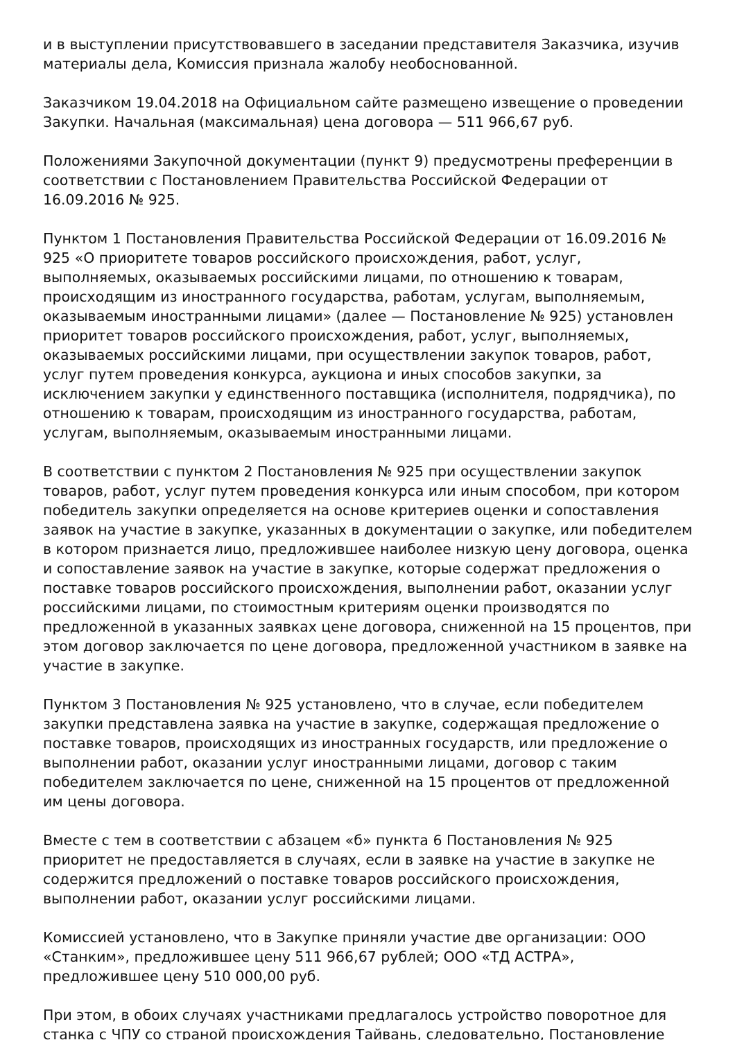и в выступлении присутствовавшего в заседании представителя Заказчика, изучив материалы дела, Комиссия признала жалобу необоснованной.
Заказчиком 19.04.2018 на Официальном сайте размещено извещение о проведении Закупки. Начальная (максимальная) цена договора — 511 966,67 руб.
Положениями Закупочной документации (пункт 9) предусмотрены преференции в соответствии с Постановлением Правительства Российской Федерации от 16.09.2016 № 925.
Пунктом 1 Постановления Правительства Российской Федерации от 16.09.2016 № 925 «О приоритете товаров российского происхождения, работ, услуг, выполняемых, оказываемых российскими лицами, по отношению к товарам, происходящим из иностранного государства, работам, услугам, выполняемым, оказываемым иностранными лицами» (далее — Постановление № 925) установлен приоритет товаров российского происхождения, работ, услуг, выполняемых, оказываемых российскими лицами, при осуществлении закупок товаров, работ, услуг путем проведения конкурса, аукциона и иных способов закупки, за исключением закупки у единственного поставщика (исполнителя, подрядчика), по отношению к товарам, происходящим из иностранного государства, работам, услугам, выполняемым, оказываемым иностранными лицами.
В соответствии с пунктом 2 Постановления № 925 при осуществлении закупок товаров, работ, услуг путем проведения конкурса или иным способом, при котором победитель закупки определяется на основе критериев оценки и сопоставления заявок на участие в закупке, указанных в документации о закупке, или победителем в котором признается лицо, предложившее наиболее низкую цену договора, оценка и сопоставление заявок на участие в закупке, которые содержат предложения о поставке товаров российского происхождения, выполнении работ, оказании услуг российскими лицами, по стоимостным критериям оценки производятся по предложенной в указанных заявках цене договора, сниженной на 15 процентов, при этом договор заключается по цене договора, предложенной участником в заявке на участие в закупке.
Пунктом 3 Постановления № 925 установлено, что в случае, если победителем закупки представлена заявка на участие в закупке, содержащая предложение о поставке товаров, происходящих из иностранных государств, или предложение о выполнении работ, оказании услуг иностранными лицами, договор с таким победителем заключается по цене, сниженной на 15 процентов от предложенной им цены договора.
Вместе с тем в соответствии с абзацем «б» пункта 6 Постановления № 925 приоритет не предоставляется в случаях, если в заявке на участие в закупке не содержится предложений о поставке товаров российского происхождения, выполнении работ, оказании услуг российскими лицами.
Комиссией установлено, что в Закупке приняли участие две организации: ООО «Станким», предложившее цену 511 966,67 рублей; ООО «ТД АСТРА», предложившее цену 510 000,00 руб.
При этом, в обоих случаях участниками предлагалось устройство поворотное для станка с ЧПУ со страной происхождения Тайвань, следовательно, Постановление